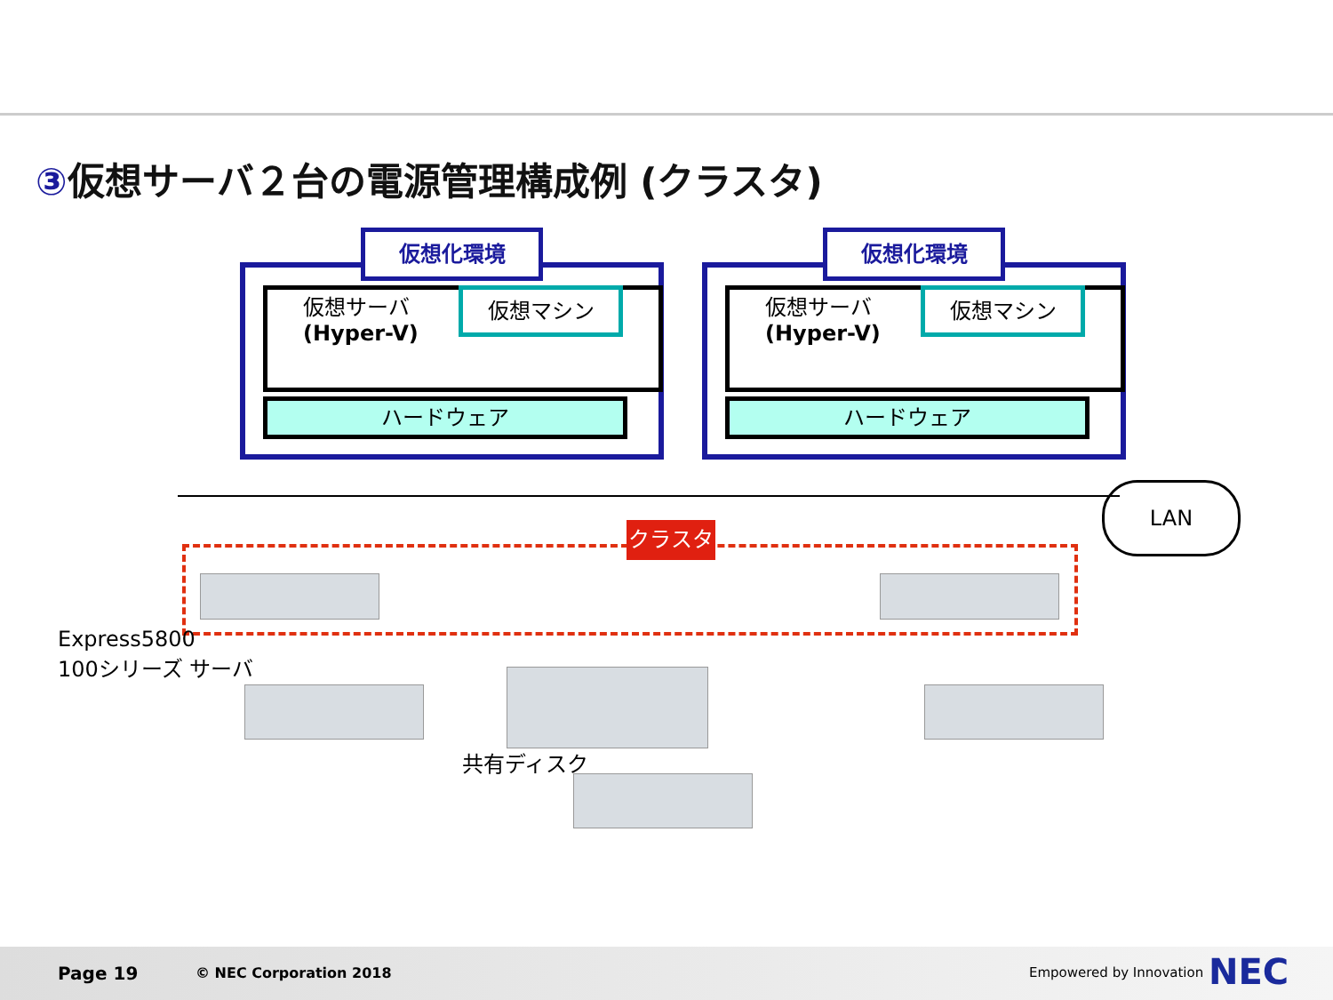③仮想サーバ２台の電源管理構成例 (クラスタ)
仮想化環境
仮想サーバ
(Hyper-V)
仮想マシン
ハードウェア
仮想化環境
仮想サーバ
(Hyper-V)
仮想マシン
ハードウェア
LAN
クラスタ
Express5800
100シリーズ サーバ
共有ディスク
Page 19 © NEC Corporation 2018 Empowered by Innovation NEC